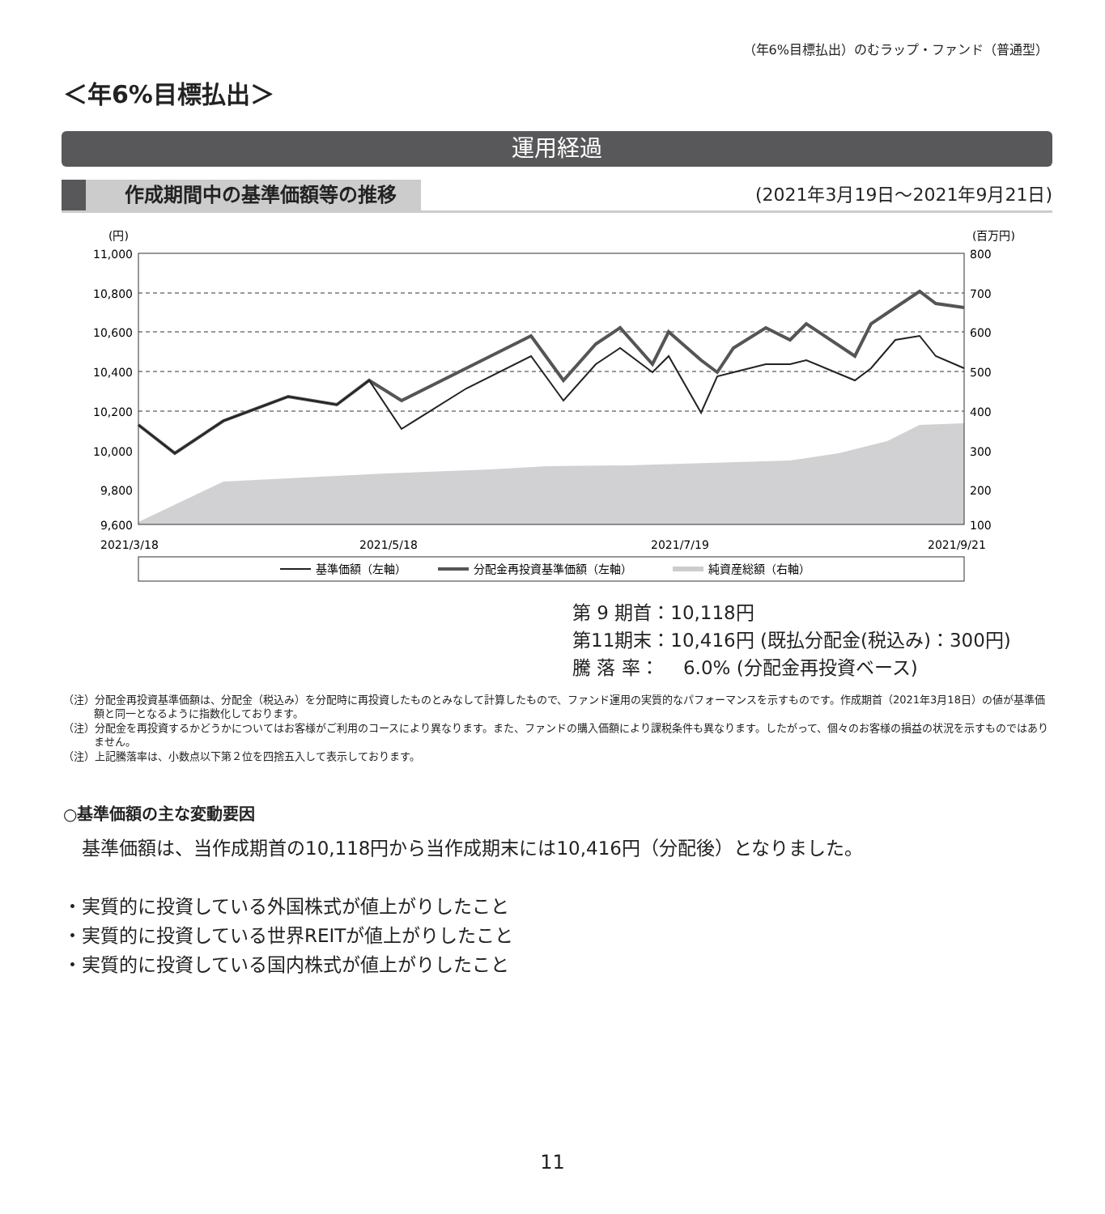（年6%目標払出）のむラップ・ファンド（普通型）
＜年6%目標払出＞
運用経過
作成期間中の基準価額等の推移 (2021年3月19日～2021年9月21日)
(円)
(百万円)
11,000
10,800
10,600
10,400
10,200
10,000
9,800
9,600
800
700
600
500
400
300
200
100
2021/3/18
2021/5/18
2021/7/19
2021/9/21
基準価額（左軸）
分配金再投資基準価額（左軸）
純資産総額（右軸）
第 9 期首：10,118円
第11期末：10,416円 (既払分配金(税込み)：300円)
騰 落 率：　 6.0% (分配金再投資ベース)
（注）分配金再投資基準価額は、分配金（税込み）を分配時に再投資したものとみなして計算したもので、ファンド運用の実質的なパフォーマンスを示すものです。作成期首（2021年3月18日）の値が基準価額と同一となるように指数化しております。
（注）分配金を再投資するかどうかについてはお客様がご利用のコースにより異なります。また、ファンドの購入価額により課税条件も異なります。したがって、個々のお客様の損益の状況を示すものではありません。
（注）上記騰落率は、小数点以下第２位を四捨五入して表示しております。
○基準価額の主な変動要因
　基準価額は、当作成期首の10,118円から当作成期末には10,416円（分配後）となりました。
・実質的に投資している外国株式が値上がりしたこと
・実質的に投資している世界REITが値上がりしたこと
・実質的に投資している国内株式が値上がりしたこと
11